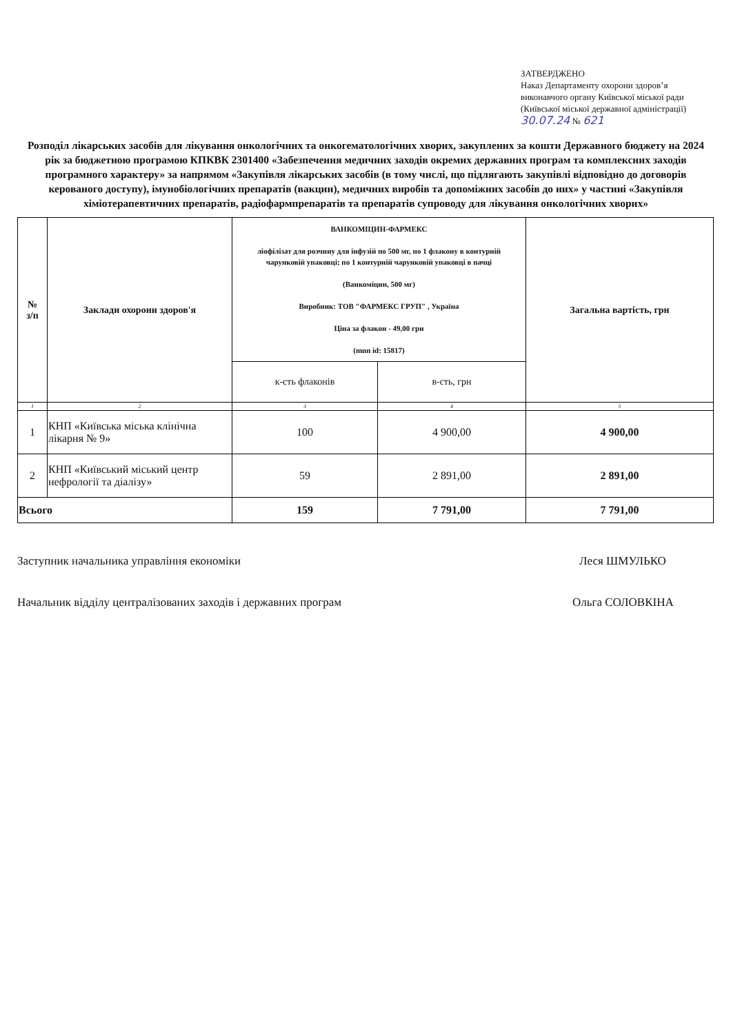ЗАТВЕРДЖЕНО
Наказ Департаменту охорони здоров’я виконавчого органу Київської міської ради (Київської міської державної адміністрації)
30.07.24 № 621
Розподіл лікарських засобів для лікування онкологічних та онкогематологічних хворих, закуплених за кошти Державного бюджету на 2024 рік за бюджетною програмою КПКВК 2301400 «Забезпечення медичних заходів окремих державних програм та комплексних заходів програмного характеру» за напрямом «Закупівля лікарських засобів (в тому числі, що підлягають закупівлі відповідно до договорів керованого доступу), імунобіологічних препаратів (вакцин), медичних виробів та допоміжних засобів до них» у частині «Закупівля хіміотерапевтичних препаратів, радіофармпрепаратів та препаратів супроводу для лікування онкологічних хворих»
| № з/п | Заклади охорони здоров'я | ВАНКОМІЦИН-ФАРМЕКС ліофілізат для розчину для інфузій по 500 мг, по 1 флакону в контурній чарунковій упаковці; по 1 контурній чарунковій упаковці в пачці (Ванкоміцин, 500 мг) Виробник: ТОВ "ФАРМЕКС ГРУП" , Україна Ціна за флакон - 49,00 грн (mnn id: 15817) | | Загальна вартість, грн |
| --- | --- | --- | --- | --- |
| | | к-сть флаконів | в-сть, грн | |
| 1 | 2 | 3 | 4 | 5 |
| 1 | КНП «Київська міська клінічна лікарня № 9» | 100 | 4 900,00 | 4 900,00 |
| 2 | КНП «Київський міський центр нефрології та діалізу» | 59 | 2 891,00 | 2 891,00 |
| Всього | | 159 | 7 791,00 | 7 791,00 |
Заступник начальника управління економіки Леся ШМУЛЬКО
Начальник відділу централізованих заходів і державних програм Ольга СОЛОВКІНА